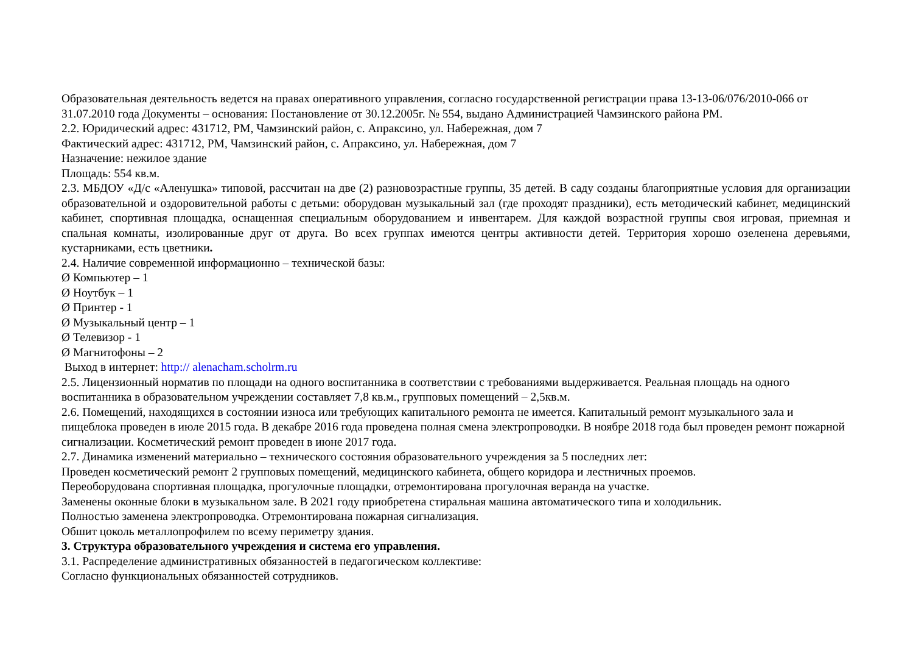Образовательная деятельность ведется на правах оперативного управления, согласно государственной регистрации права 13-13-06/076/2010-066 от 31.07.2010 года Документы – основания: Постановление от 30.12.2005г. № 554, выдано Администрацией Чамзинского района РМ.
2.2. Юридический адрес: 431712, РМ, Чамзинский район, с. Апраксино, ул. Набережная, дом 7
Фактический адрес: 431712, РМ, Чамзинский район, с. Апраксино, ул. Набережная, дом 7
Назначение: нежилое здание
Площадь: 554 кв.м.
2.3. МБДОУ «Д/с «Аленушка» типовой, рассчитан на две (2) разновозрастные группы, 35 детей. В саду созданы благоприятные условия для организации образовательной и оздоровительной работы с детьми: оборудован музыкальный зал (где проходят праздники), есть методический кабинет, медицинский кабинет, спортивная площадка, оснащенная специальным оборудованием и инвентарем. Для каждой возрастной группы своя игровая, приемная и спальная комнаты, изолированные друг от друга. Во всех группах имеются центры активности детей. Территория хорошо озеленена деревьями, кустарниками, есть цветники.
2.4. Наличие современной информационно – технической базы:
Ø Компьютер – 1
Ø Ноутбук – 1
Ø Принтер - 1
Ø Музыкальный центр – 1
Ø Телевизор - 1
Ø Магнитофоны – 2
Выход в интернет: http:// alenacham.scholrm.ru
2.5. Лицензионный норматив по площади на одного воспитанника в соответствии с требованиями выдерживается. Реальная площадь на одного воспитанника в образовательном учреждении составляет 7,8 кв.м., групповых помещений – 2,5кв.м.
2.6. Помещений, находящихся в состоянии износа или требующих капитального ремонта не имеется. Капитальный ремонт музыкального зала и пищеблока проведен в июле 2015 года. В декабре 2016 года проведена полная смена электропроводки. В ноябре 2018 года был проведен ремонт пожарной сигнализации. Косметический ремонт проведен в июне 2017 года.
2.7. Динамика изменений материально – технического состояния образовательного учреждения за 5 последних лет:
Проведен косметический ремонт 2 групповых помещений, медицинского кабинета, общего коридора и лестничных проемов.
Переоборудована спортивная площадка, прогулочные площадки, отремонтирована прогулочная веранда на участке.
Заменены оконные блоки в музыкальном зале. В 2021 году приобретена стиральная машина автоматического типа и холодильник.
Полностью заменена электропроводка. Отремонтирована пожарная сигнализация.
Обшит цоколь металлопрофилем по всему периметру здания.
3. Структура образовательного учреждения и система его управления.
3.1. Распределение административных обязанностей в педагогическом коллективе:
Согласно функциональных обязанностей сотрудников.